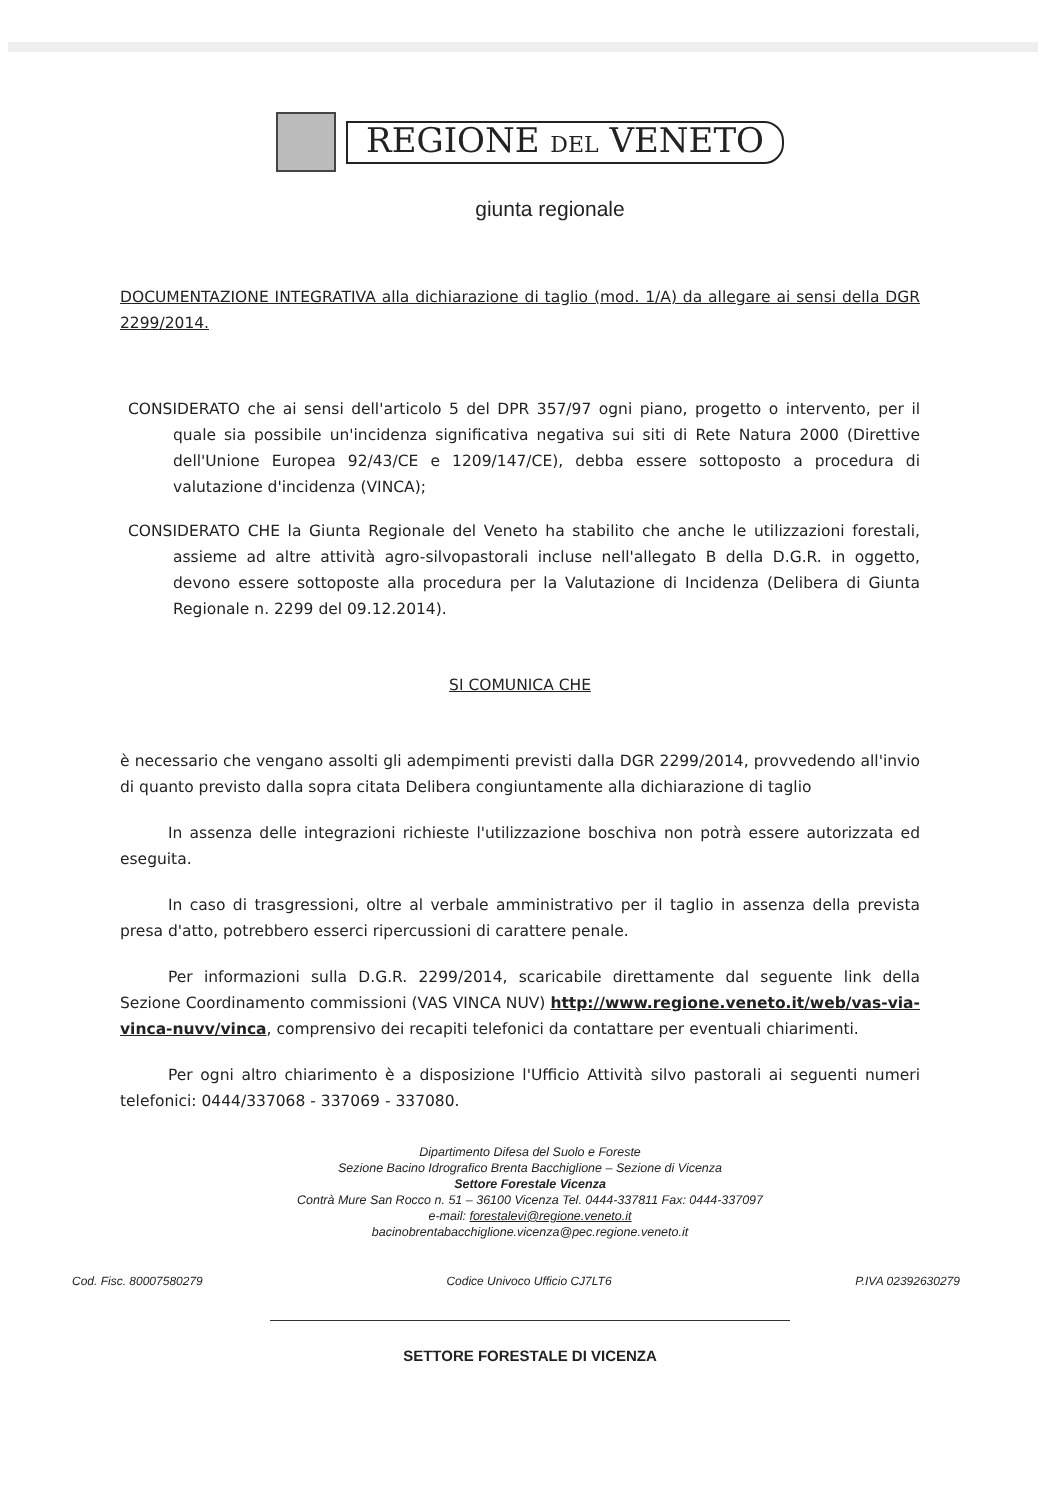REGIONE DEL VENETO
giunta regionale
DOCUMENTAZIONE INTEGRATIVA alla dichiarazione di taglio (mod. 1/A) da allegare ai sensi della DGR 2299/2014.
CONSIDERATO che ai sensi dell'articolo 5 del DPR 357/97 ogni piano, progetto o intervento, per il quale sia possibile un'incidenza significativa negativa sui siti di Rete Natura 2000 (Direttive dell'Unione Europea 92/43/CE e 1209/147/CE), debba essere sottoposto a procedura di valutazione d'incidenza (VINCA);
CONSIDERATO CHE la Giunta Regionale del Veneto ha stabilito che anche le utilizzazioni forestali, assieme ad altre attività agro-silvopastorali incluse nell'allegato B della D.G.R. in oggetto, devono essere sottoposte alla procedura per la Valutazione di Incidenza (Delibera di Giunta Regionale n. 2299 del 09.12.2014).
SI COMUNICA CHE
è necessario che vengano assolti gli adempimenti previsti dalla DGR 2299/2014, provvedendo all'invio di quanto previsto dalla sopra citata Delibera congiuntamente alla dichiarazione di taglio
In assenza delle integrazioni richieste l'utilizzazione boschiva non potrà essere autorizzata ed eseguita.
In caso di trasgressioni, oltre al verbale amministrativo per il taglio in assenza della prevista presa d'atto, potrebbero esserci ripercussioni di carattere penale.
Per informazioni sulla D.G.R. 2299/2014, scaricabile direttamente dal seguente link della Sezione Coordinamento commissioni (VAS VINCA NUV) http://www.regione.veneto.it/web/vas-via-vinca-nuvv/vinca, comprensivo dei recapiti telefonici da contattare per eventuali chiarimenti.
Per ogni altro chiarimento è a disposizione l'Ufficio Attività silvo pastorali ai seguenti numeri telefonici: 0444/337068 - 337069 - 337080.
Dipartimento Difesa del Suolo e Foreste
Sezione Bacino Idrografico Brenta Bacchiglione – Sezione di Vicenza
Settore Forestale Vicenza
Contrà Mure San Rocco n. 51 – 36100 Vicenza Tel. 0444-337811 Fax: 0444-337097
e-mail: forestalevi@regione.veneto.it
bacinobrentabacchiglione.vicenza@pec.regione.veneto.it
Cod. Fisc. 80007580279 Codice Univoco Ufficio CJ7LT6 P.IVA 02392630279
SETTORE FORESTALE DI VICENZA